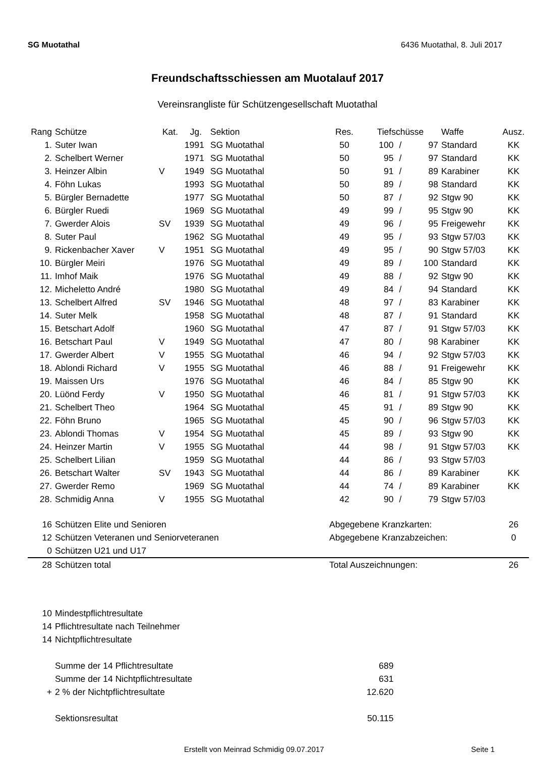SG Muotathal 6436 Muotathal, 8. Juli 2017
Freundschaftsschiessen am Muotalauf 2017
Vereinsrangliste für Schützengesellschaft Muotathal
| Rang | Schütze | Kat. | Jg. | Sektion | Res. | Tiefschüsse | | | Waffe | Ausz. |
| --- | --- | --- | --- | --- | --- | --- | --- | --- | --- | --- |
| 1. | Suter Iwan | | 1991 | SG Muotathal | 50 | 100 | / | 97 | Standard | KK |
| 2. | Schelbert Werner | | 1971 | SG Muotathal | 50 | 95 | / | 97 | Standard | KK |
| 3. | Heinzer Albin | V | 1949 | SG Muotathal | 50 | 91 | / | 89 | Karabiner | KK |
| 4. | Föhn Lukas | | 1993 | SG Muotathal | 50 | 89 | / | 98 | Standard | KK |
| 5. | Bürgler Bernadette | | 1977 | SG Muotathal | 50 | 87 | / | 92 | Stgw 90 | KK |
| 6. | Bürgler Ruedi | | 1969 | SG Muotathal | 49 | 99 | / | 95 | Stgw 90 | KK |
| 7. | Gwerder Alois | SV | 1939 | SG Muotathal | 49 | 96 | / | 95 | Freigewehr | KK |
| 8. | Suter Paul | | 1962 | SG Muotathal | 49 | 95 | / | 93 | Stgw 57/03 | KK |
| 9. | Rickenbacher Xaver | V | 1951 | SG Muotathal | 49 | 95 | / | 90 | Stgw 57/03 | KK |
| 10. | Bürgler Meiri | | 1976 | SG Muotathal | 49 | 89 | / | 100 | Standard | KK |
| 11. | Imhof Maik | | 1976 | SG Muotathal | 49 | 88 | / | 92 | Stgw 90 | KK |
| 12. | Micheletto André | | 1980 | SG Muotathal | 49 | 84 | / | 94 | Standard | KK |
| 13. | Schelbert Alfred | SV | 1946 | SG Muotathal | 48 | 97 | / | 83 | Karabiner | KK |
| 14. | Suter Melk | | 1958 | SG Muotathal | 48 | 87 | / | 91 | Standard | KK |
| 15. | Betschart Adolf | | 1960 | SG Muotathal | 47 | 87 | / | 91 | Stgw 57/03 | KK |
| 16. | Betschart Paul | V | 1949 | SG Muotathal | 47 | 80 | / | 98 | Karabiner | KK |
| 17. | Gwerder Albert | V | 1955 | SG Muotathal | 46 | 94 | / | 92 | Stgw 57/03 | KK |
| 18. | Ablondi Richard | V | 1955 | SG Muotathal | 46 | 88 | / | 91 | Freigewehr | KK |
| 19. | Maissen Urs | | 1976 | SG Muotathal | 46 | 84 | / | 85 | Stgw 90 | KK |
| 20. | Lüönd Ferdy | V | 1950 | SG Muotathal | 46 | 81 | / | 91 | Stgw 57/03 | KK |
| 21. | Schelbert Theo | | 1964 | SG Muotathal | 45 | 91 | / | 89 | Stgw 90 | KK |
| 22. | Föhn Bruno | | 1965 | SG Muotathal | 45 | 90 | / | 96 | Stgw 57/03 | KK |
| 23. | Ablondi Thomas | V | 1954 | SG Muotathal | 45 | 89 | / | 93 | Stgw 90 | KK |
| 24. | Heinzer Martin | V | 1955 | SG Muotathal | 44 | 98 | / | 91 | Stgw 57/03 | KK |
| 25. | Schelbert Lilian | | 1959 | SG Muotathal | 44 | 86 | / | 93 | Stgw 57/03 | |
| 26. | Betschart Walter | SV | 1943 | SG Muotathal | 44 | 86 | / | 89 | Karabiner | KK |
| 27. | Gwerder Remo | | 1969 | SG Muotathal | 44 | 74 | / | 89 | Karabiner | KK |
| 28. | Schmidig Anna | V | 1955 | SG Muotathal | 42 | 90 | / | 79 | Stgw 57/03 | |
| 16 | Schützen Elite und Senioren | | | | Abgegebene Kranzkarten: | | | | | 26 |
| 12 | Schützen Veteranen und Seniorveteranen | | | | Abgegebene Kranzabzeichen: | | | | | 0 |
| 0 | Schützen U21 und U17 | | | | | | | | | |
| 28 | Schützen total | | | | Total Auszeichnungen: | | | | | 26 |
| 10 | Mindestpflichtresultate | | | | | | | | | |
| 14 | Pflichtresultate nach Teilnehmer | | | | | | | | | |
| 14 | Nichtpflichtresultate | | | | | | | | | |
| | Summe der 14 Pflichtresultate | | | | 689 | | | | | |
| | Summe der 14 Nichtpflichtresultate | | | | 631 | | | | | |
| + | 2 % der Nichtpflichtresultate | | | | 12.620 | | | | | |
| | Sektionsresultat | | | | 50.115 | | | | | |
Erstellt von Meinrad Schmidig 09.07.2017 Seite 1